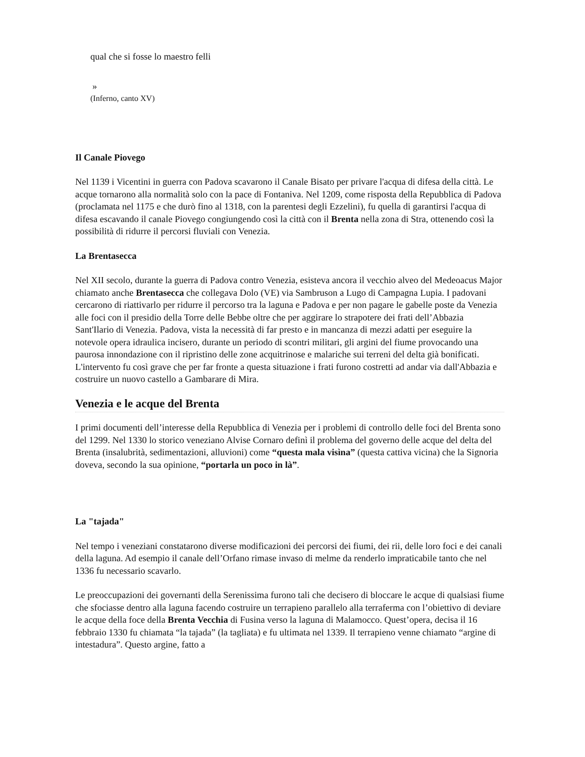qual che si fosse lo maestro felli
»
(Inferno, canto XV)
Il Canale Piovego
Nel 1139 i Vicentini in guerra con Padova scavarono il Canale Bisato per privare l'acqua di difesa della città. Le acque tornarono alla normalità solo con la pace di Fontaniva. Nel 1209, come risposta della Repubblica di Padova (proclamata nel 1175 e che durò fino al 1318, con la parentesi degli Ezzelini), fu quella di garantirsi l'acqua di difesa escavando il canale Piovego congiungendo così la città con il Brenta nella zona di Stra, ottenendo così la possibilità di ridurre il percorsi fluviali con Venezia.
La Brentasecca
Nel XII secolo, durante la guerra di Padova contro Venezia, esisteva ancora il vecchio alveo del Medeoacus Major chiamato anche Brentasecca che collegava Dolo (VE) via Sambruson a Lugo di Campagna Lupia. I padovani cercarono di riattivarlo per ridurre il percorso tra la laguna e Padova e per non pagare le gabelle poste da Venezia alle foci con il presidio della Torre delle Bebbe oltre che per aggirare lo strapotere dei frati dell’Abbazia Sant'Ilario di Venezia. Padova, vista la necessità di far presto e in mancanza di mezzi adatti per eseguire la notevole opera idraulica incisero, durante un periodo di scontri militari, gli argini del fiume provocando una paurosa innondazione con il ripristino delle zone acquitrinose e malariche sui terreni del delta già bonificati. L'intervento fu così grave che per far fronte a questa situazione i frati furono costretti ad andar via dall'Abbazia e costruire un nuovo castello a Gambarare di Mira.
Venezia e le acque del Brenta
I primi documenti dell’interesse della Repubblica di Venezia per i problemi di controllo delle foci del Brenta sono del 1299. Nel 1330 lo storico veneziano Alvise Cornaro definì il problema del governo delle acque del delta del Brenta (insalubrità, sedimentazioni, alluvioni) come “questa mala visìna” (questa cattiva vicina) che la Signoria doveva, secondo la sua opinione, “portarla un poco in là”.
La "tajada"
Nel tempo i veneziani constatarono diverse modificazioni dei percorsi dei fiumi, dei rii, delle loro foci e dei canali della laguna. Ad esempio il canale dell’Orfano rimase invaso di melme da renderlo impraticabile tanto che nel 1336 fu necessario scavarlo.
Le preoccupazioni dei governanti della Serenissima furono tali che decisero di bloccare le acque di qualsiasi fiume che sfociasse dentro alla laguna facendo costruire un terrapieno parallelo alla terraferma con l’obiettivo di deviare le acque della foce della Brenta Vecchia di Fusina verso la laguna di Malamocco. Quest’opera, decisa il 16 febbraio 1330 fu chiamata “la tajada” (la tagliata) e fu ultimata nel 1339. Il terrapieno venne chiamato “argine di intestadura”. Questo argine, fatto a